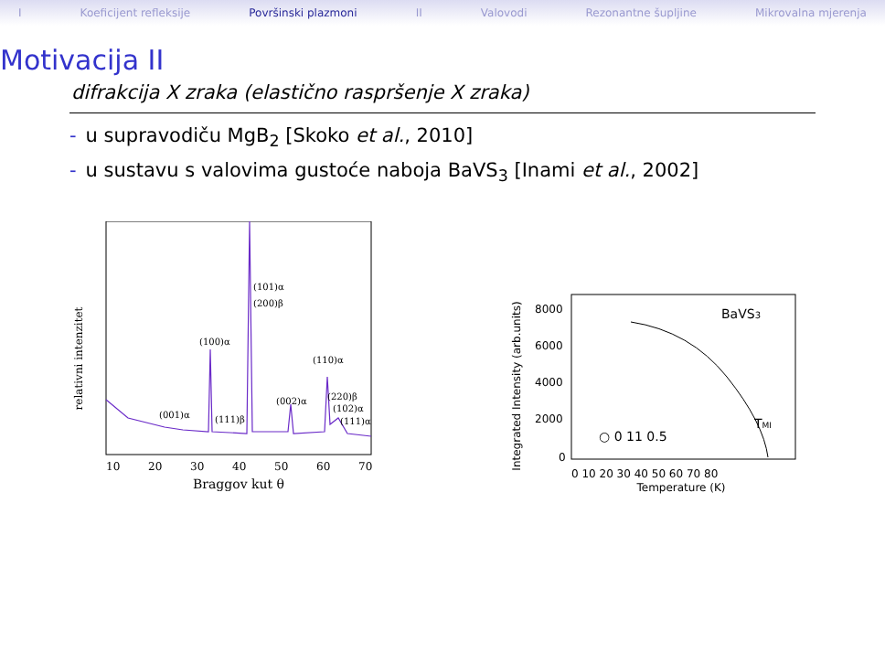I Koeficijent refleksije Površinski plazmoni II Valovodi Rezonantne šupljine Mikrovalna mjerenja
Motivacija II
difrakcija X zraka (elastično raspršenje X zraka)
- u supravodiču MgB<sub>2</sub> [Skoko et al., 2010]
- u sustavu s valovima gustoće naboja BaVS<sub>3</sub> [Inami et al., 2002]
relativni intenzitet
(001)α
(100)α
(111)β
(101)α
(200)β
(002)α
(110)α
(220)β
(102)α
(111)α
10
20
30
40
50
60
70
Braggov kut θ
Integrated Intensity (arb.units)
8000
6000
4000
2000
0
BaVS3
TMI
○ 0 11 0.5
0 10 20 30 40 50 60 70 80
Temperature (K)